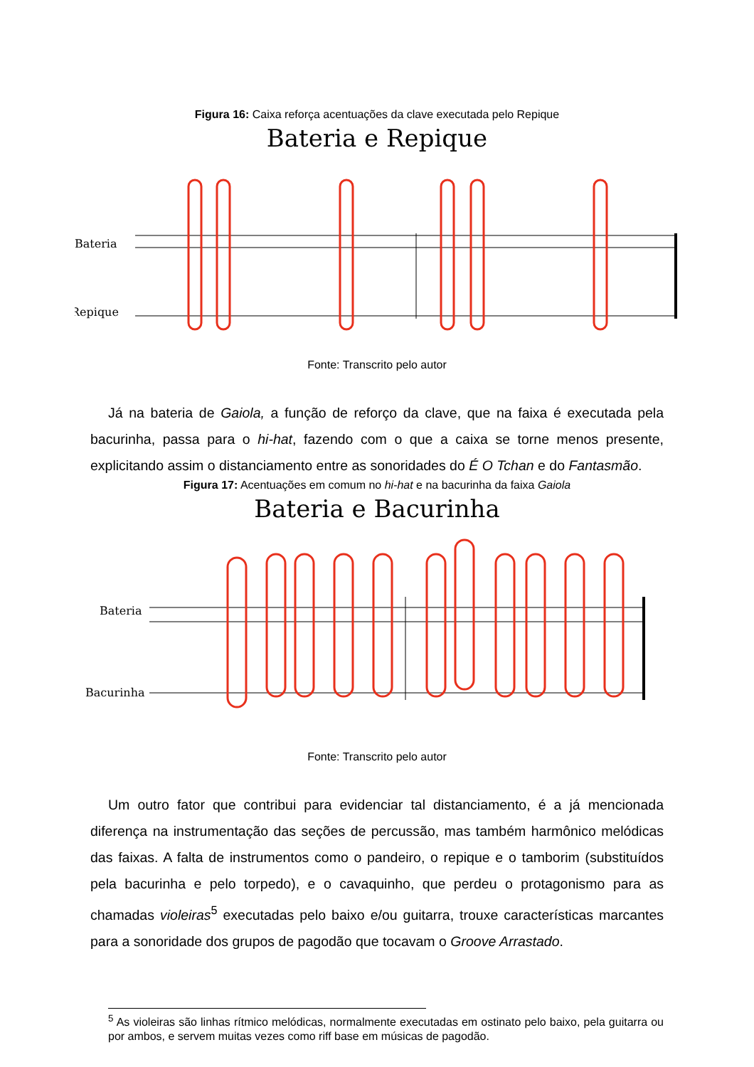Figura 16: Caixa reforça acentuações da clave executada pelo Repique
Bateria e Repique
Bateria
Repique
Fonte: Transcrito pelo autor
Já na bateria de Gaiola, a função de reforço da clave, que na faixa é executada pela bacurinha, passa para o hi-hat, fazendo com o que a caixa se torne menos presente, explicitando assim o distanciamento entre as sonoridades do É O Tchan e do Fantasmão.
Figura 17: Acentuações em comum no hi-hat e na bacurinha da faixa Gaiola
Bateria e Bacurinha
Bateria
Bacurinha
Fonte: Transcrito pelo autor
Um outro fator que contribui para evidenciar tal distanciamento, é a já mencionada diferença na instrumentação das seções de percussão, mas também harmônico melódicas das faixas. A falta de instrumentos como o pandeiro, o repique e o tamborim (substituídos pela bacurinha e pelo torpedo), e o cavaquinho, que perdeu o protagonismo para as chamadas violeiras<sup>5</sup> executadas pelo baixo e/ou guitarra, trouxe características marcantes para a sonoridade dos grupos de pagodão que tocavam o Groove Arrastado.
<sup>5</sup> As violeiras são linhas rítmico melódicas, normalmente executadas em ostinato pelo baixo, pela guitarra ou por ambos, e servem muitas vezes como riff base em músicas de pagodão.